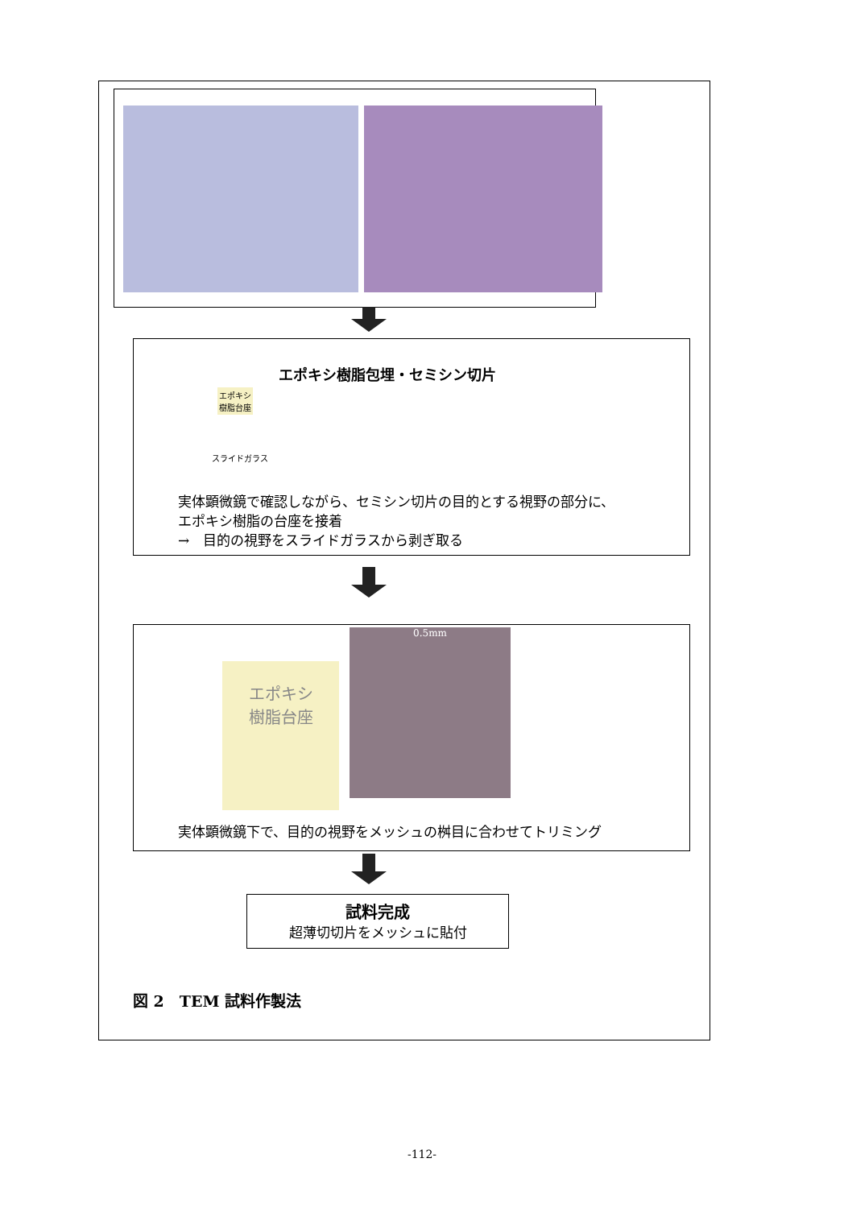エポキシ樹脂包埋・セミシン切片
エポキシ
樹脂台座
スライドガラス
実体顕微鏡で確認しながら、セミシン切片の目的とする視野の部分に、
エポキシ樹脂の台座を接着
→　目的の視野をスライドガラスから剥ぎ取る
エポキシ
樹脂台座
0.5mm
実体顕微鏡下で、目的の視野をメッシュの桝目に合わせてトリミング
試料完成
超薄切切片をメッシュに貼付
図 2　TEM 試料作製法
-112-